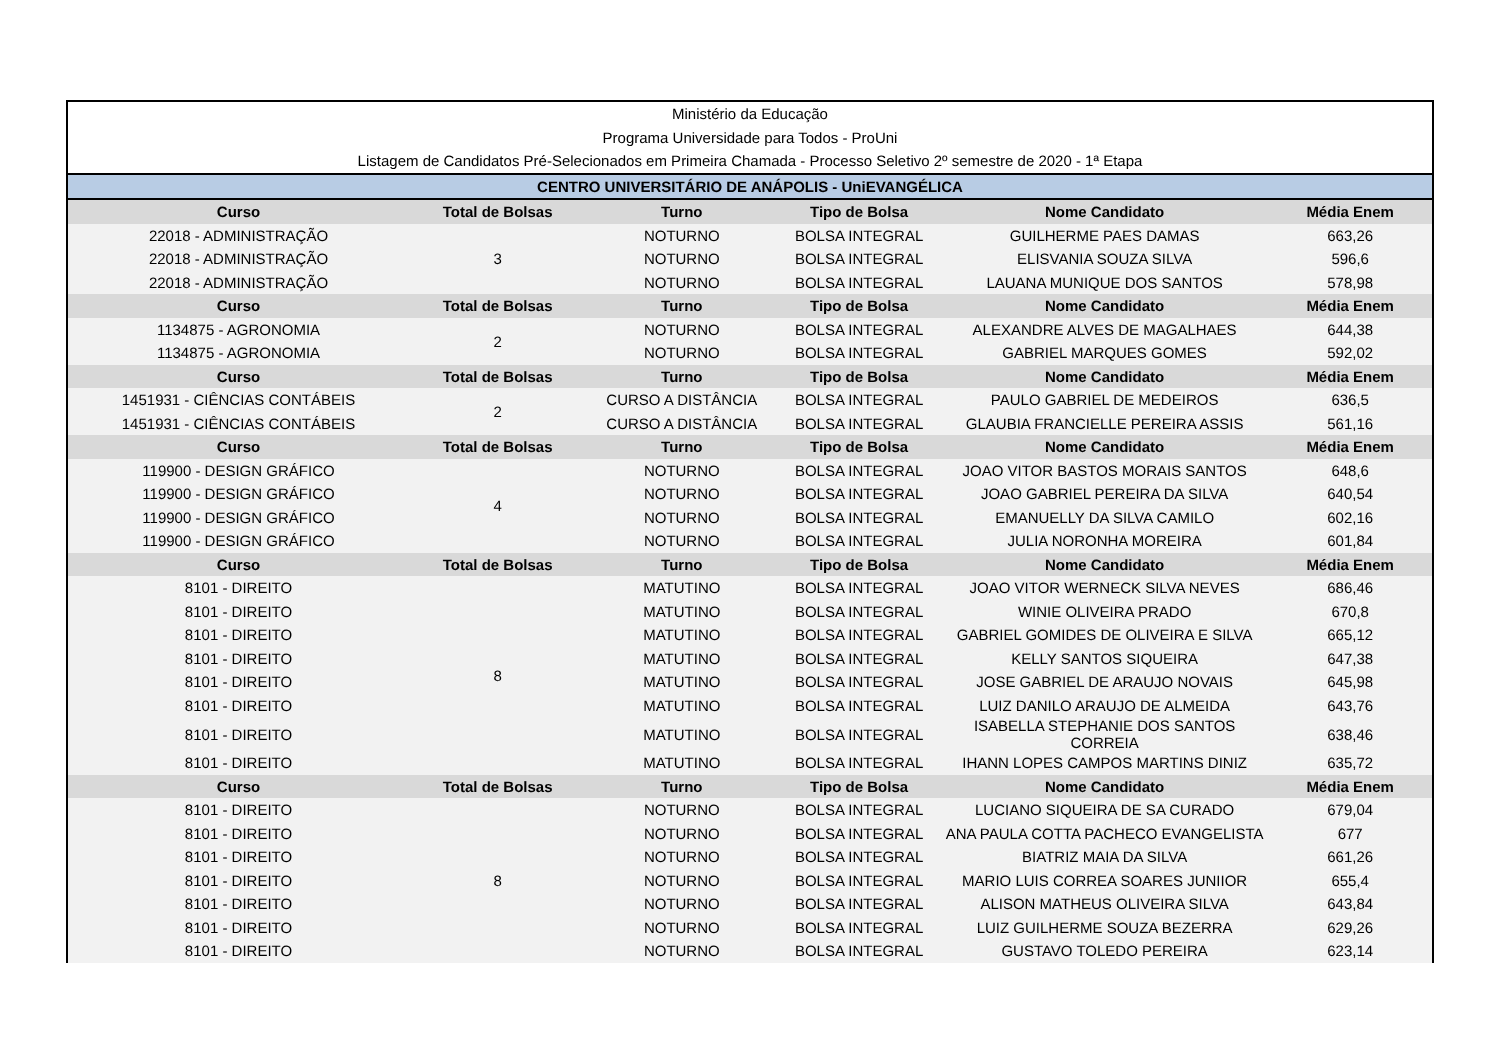| Ministério da Educação | | | | | |
| Programa Universidade para Todos - ProUni | | | | | |
| Listagem de Candidatos Pré-Selecionados em Primeira Chamada - Processo Seletivo 2º semestre de 2020 - 1ª Etapa | | | | | |
| CENTRO UNIVERSITÁRIO DE ANÁPOLIS - UniEVANGÉLICA | | | | | |
| Curso | Total de Bolsas | Turno | Tipo de Bolsa | Nome Candidato | Média Enem |
| 22018 - ADMINISTRAÇÃO | 3 | NOTURNO | BOLSA INTEGRAL | GUILHERME PAES DAMAS | 663,26 |
| 22018 - ADMINISTRAÇÃO | | NOTURNO | BOLSA INTEGRAL | ELISVANIA SOUZA SILVA | 596,6 |
| 22018 - ADMINISTRAÇÃO | | NOTURNO | BOLSA INTEGRAL | LAUANA MUNIQUE DOS SANTOS | 578,98 |
| Curso | Total de Bolsas | Turno | Tipo de Bolsa | Nome Candidato | Média Enem |
| 1134875 - AGRONOMIA | 2 | NOTURNO | BOLSA INTEGRAL | ALEXANDRE ALVES DE MAGALHAES | 644,38 |
| 1134875 - AGRONOMIA | | NOTURNO | BOLSA INTEGRAL | GABRIEL MARQUES GOMES | 592,02 |
| Curso | Total de Bolsas | Turno | Tipo de Bolsa | Nome Candidato | Média Enem |
| 1451931 - CIÊNCIAS CONTÁBEIS | 2 | CURSO A DISTÂNCIA | BOLSA INTEGRAL | PAULO GABRIEL DE MEDEIROS | 636,5 |
| 1451931 - CIÊNCIAS CONTÁBEIS | | CURSO A DISTÂNCIA | BOLSA INTEGRAL | GLAUBIA FRANCIELLE PEREIRA ASSIS | 561,16 |
| Curso | Total de Bolsas | Turno | Tipo de Bolsa | Nome Candidato | Média Enem |
| 119900 - DESIGN GRÁFICO | 4 | NOTURNO | BOLSA INTEGRAL | JOAO VITOR BASTOS MORAIS SANTOS | 648,6 |
| 119900 - DESIGN GRÁFICO | | NOTURNO | BOLSA INTEGRAL | JOAO GABRIEL PEREIRA DA SILVA | 640,54 |
| 119900 - DESIGN GRÁFICO | | NOTURNO | BOLSA INTEGRAL | EMANUELLY DA SILVA CAMILO | 602,16 |
| 119900 - DESIGN GRÁFICO | | NOTURNO | BOLSA INTEGRAL | JULIA NORONHA MOREIRA | 601,84 |
| Curso | Total de Bolsas | Turno | Tipo de Bolsa | Nome Candidato | Média Enem |
| 8101 - DIREITO | 8 | MATUTINO | BOLSA INTEGRAL | JOAO VITOR WERNECK SILVA NEVES | 686,46 |
| 8101 - DIREITO | | MATUTINO | BOLSA INTEGRAL | WINIE OLIVEIRA PRADO | 670,8 |
| 8101 - DIREITO | | MATUTINO | BOLSA INTEGRAL | GABRIEL GOMIDES DE OLIVEIRA E SILVA | 665,12 |
| 8101 - DIREITO | | MATUTINO | BOLSA INTEGRAL | KELLY SANTOS SIQUEIRA | 647,38 |
| 8101 - DIREITO | | MATUTINO | BOLSA INTEGRAL | JOSE GABRIEL DE ARAUJO NOVAIS | 645,98 |
| 8101 - DIREITO | | MATUTINO | BOLSA INTEGRAL | LUIZ DANILO ARAUJO DE ALMEIDA | 643,76 |
| 8101 - DIREITO | | MATUTINO | BOLSA INTEGRAL | ISABELLA STEPHANIE DOS SANTOS CORREIA | 638,46 |
| 8101 - DIREITO | | MATUTINO | BOLSA INTEGRAL | IHANN LOPES CAMPOS MARTINS DINIZ | 635,72 |
| Curso | Total de Bolsas | Turno | Tipo de Bolsa | Nome Candidato | Média Enem |
| 8101 - DIREITO | 8 | NOTURNO | BOLSA INTEGRAL | LUCIANO SIQUEIRA DE SA CURADO | 679,04 |
| 8101 - DIREITO | | NOTURNO | BOLSA INTEGRAL | ANA PAULA COTTA PACHECO EVANGELISTA | 677 |
| 8101 - DIREITO | | NOTURNO | BOLSA INTEGRAL | BIATRIZ MAIA DA SILVA | 661,26 |
| 8101 - DIREITO | | NOTURNO | BOLSA INTEGRAL | MARIO LUIS CORREA SOARES JUNIIOR | 655,4 |
| 8101 - DIREITO | | NOTURNO | BOLSA INTEGRAL | ALISON MATHEUS OLIVEIRA SILVA | 643,84 |
| 8101 - DIREITO | | NOTURNO | BOLSA INTEGRAL | LUIZ GUILHERME SOUZA BEZERRA | 629,26 |
| 8101 - DIREITO | | NOTURNO | BOLSA INTEGRAL | GUSTAVO TOLEDO PEREIRA | 623,14 |